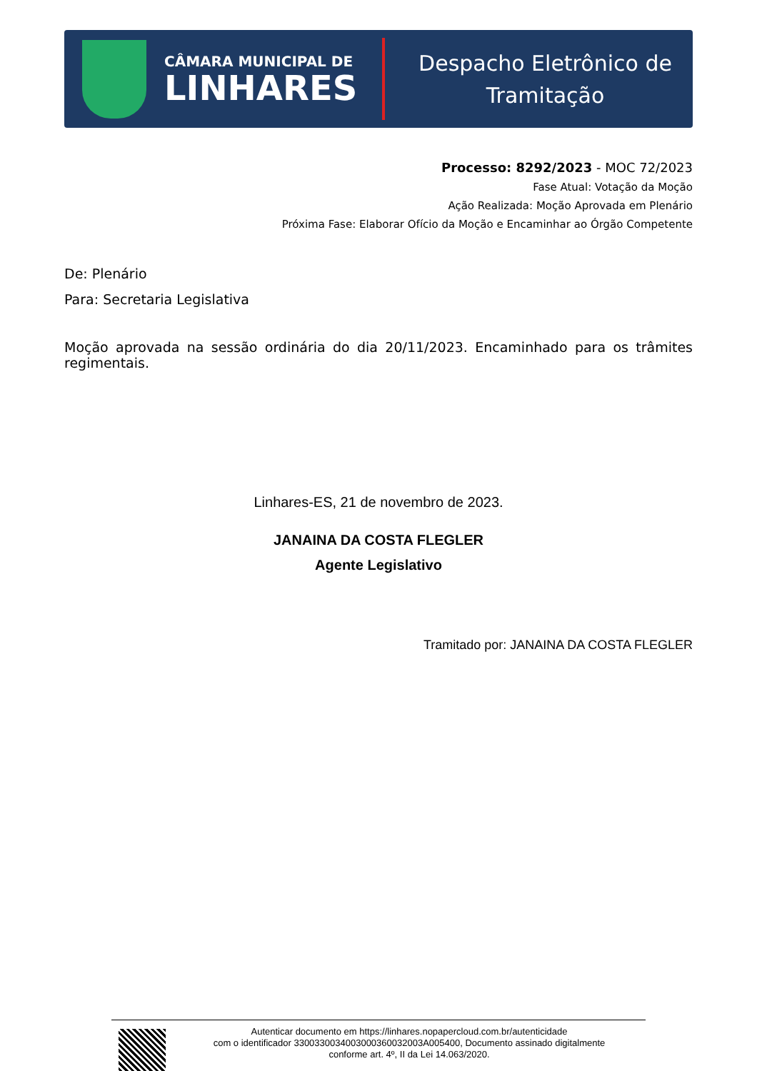CÂMARA MUNICIPAL DE
LINHARES
Despacho Eletrônico de
Tramitação
Processo: 8292/2023 - MOC 72/2023
Fase Atual: Votação da Moção
Ação Realizada: Moção Aprovada em Plenário
Próxima Fase: Elaborar Ofício da Moção e Encaminhar ao Órgão Competente
De: Plenário
Para: Secretaria Legislativa
Moção aprovada na sessão ordinária do dia 20/11/2023. Encaminhado para os trâmites regimentais.
Linhares-ES, 21 de novembro de 2023.
JANAINA DA COSTA FLEGLER
Agente Legislativo
Tramitado por: JANAINA DA COSTA FLEGLER
Autenticar documento em https://linhares.nopapercloud.com.br/autenticidade
com o identificador 3300330034003000360032003A005400, Documento assinado digitalmente
conforme art. 4º, II da Lei 14.063/2020.